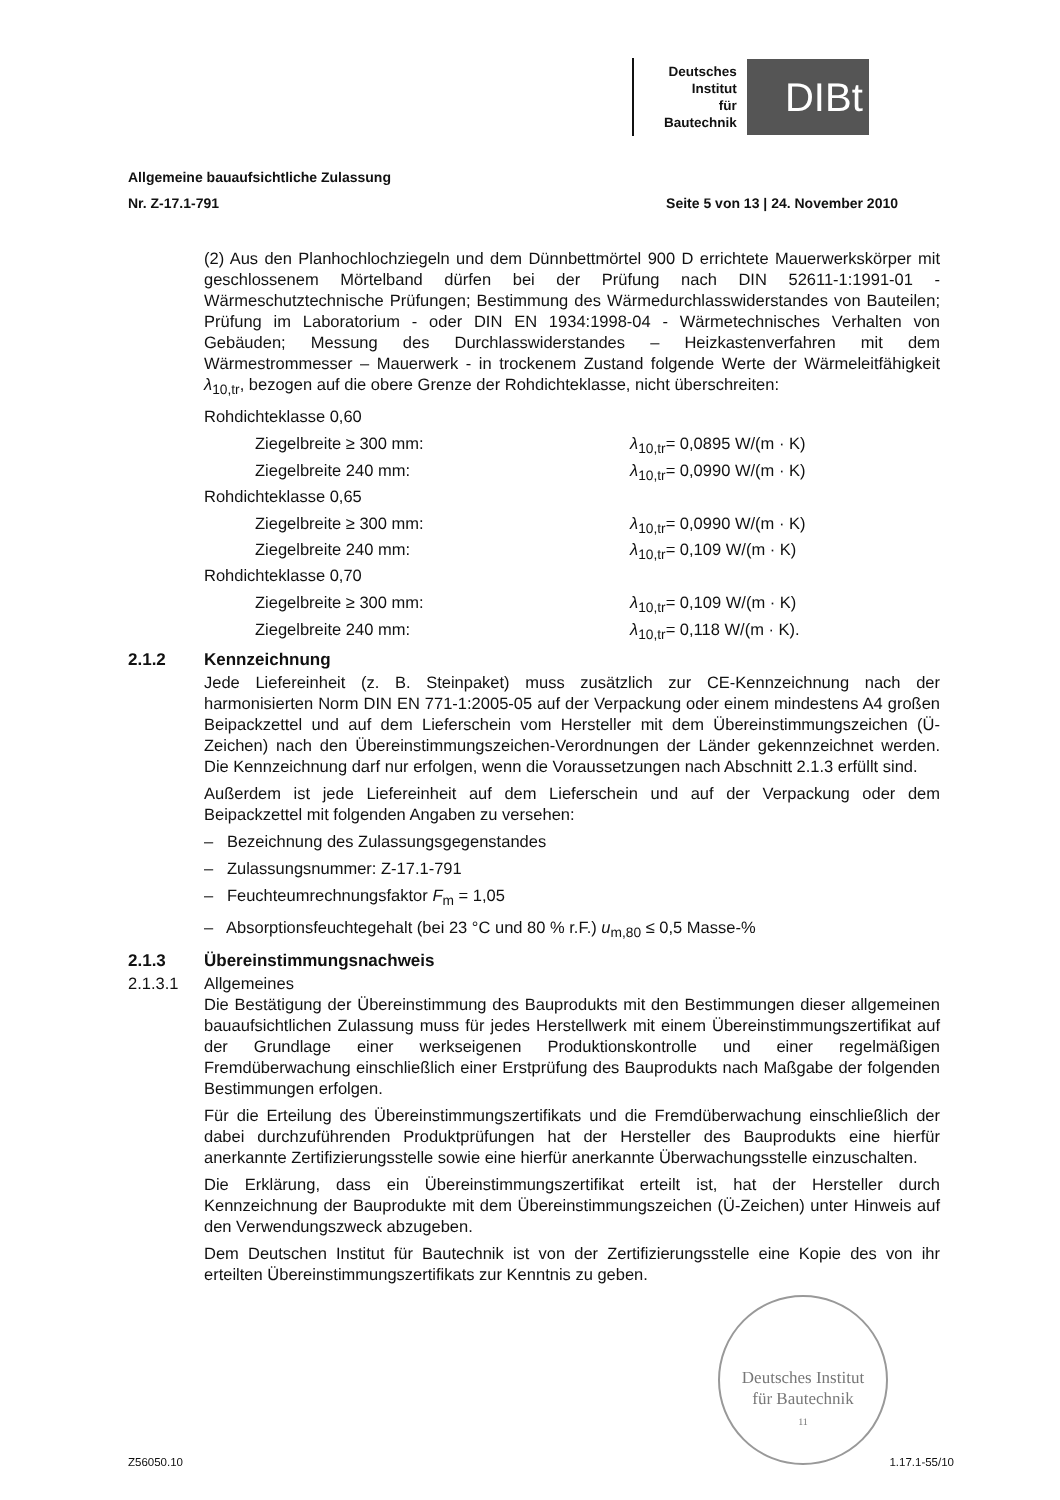Deutsches
Institut
für
Bautechnik
DIBt
Allgemeine bauaufsichtliche Zulassung
Nr. Z-17.1-791 Seite 5 von 13 | 24. November 2010
(2) Aus den Planhochlochziegeln und dem Dünnbettmörtel 900 D errichtete Mauerwerkskörper mit geschlossenem Mörtelband dürfen bei der Prüfung nach DIN 52611-1:1991-01 - Wärmeschutztechnische Prüfungen; Bestimmung des Wärmedurchlasswiderstandes von Bauteilen; Prüfung im Laboratorium - oder DIN EN 1934:1998-04 - Wärmetechnisches Verhalten von Gebäuden; Messung des Durchlasswiderstandes – Heizkastenverfahren mit dem Wärmestrommesser – Mauerwerk - in trockenem Zustand folgende Werte der Wärmeleitfähigkeit λ<sub>10,tr</sub>, bezogen auf die obere Grenze der Rohdichteklasse, nicht überschreiten:
Rohdichteklasse 0,60
Ziegelbreite ≥ 300 mm: λ<sub>10,tr</sub>= 0,0895 W/(m · K)
Ziegelbreite 240 mm: λ<sub>10,tr</sub>= 0,0990 W/(m · K)
Rohdichteklasse 0,65
Ziegelbreite ≥ 300 mm: λ<sub>10,tr</sub>= 0,0990 W/(m · K)
Ziegelbreite 240 mm: λ<sub>10,tr</sub>= 0,109 W/(m · K)
Rohdichteklasse 0,70
Ziegelbreite ≥ 300 mm: λ<sub>10,tr</sub>= 0,109 W/(m · K)
Ziegelbreite 240 mm: λ<sub>10,tr</sub>= 0,118 W/(m · K).
2.1.2 Kennzeichnung
Jede Liefereinheit (z. B. Steinpaket) muss zusätzlich zur CE-Kennzeichnung nach der harmonisierten Norm DIN EN 771-1:2005-05 auf der Verpackung oder einem mindestens A4 großen Beipackzettel und auf dem Lieferschein vom Hersteller mit dem Übereinstimmungszeichen (Ü-Zeichen) nach den Übereinstimmungszeichen-Verordnungen der Länder gekennzeichnet werden. Die Kennzeichnung darf nur erfolgen, wenn die Voraussetzungen nach Abschnitt 2.1.3 erfüllt sind.
Außerdem ist jede Liefereinheit auf dem Lieferschein und auf der Verpackung oder dem Beipackzettel mit folgenden Angaben zu versehen:
– Bezeichnung des Zulassungsgegenstandes
– Zulassungsnummer: Z-17.1-791
– Feuchteumrechnungsfaktor F<sub>m</sub> = 1,05
– Absorptionsfeuchtegehalt (bei 23 °C und 80 % r.F.) u<sub>m,80</sub> ≤ 0,5 Masse-%
2.1.3 Übereinstimmungsnachweis
2.1.3.1 Allgemeines
Die Bestätigung der Übereinstimmung des Bauprodukts mit den Bestimmungen dieser allgemeinen bauaufsichtlichen Zulassung muss für jedes Herstellwerk mit einem Übereinstimmungszertifikat auf der Grundlage einer werkseigenen Produktionskontrolle und einer regelmäßigen Fremdüberwachung einschließlich einer Erstprüfung des Bauprodukts nach Maßgabe der folgenden Bestimmungen erfolgen.
Für die Erteilung des Übereinstimmungszertifikats und die Fremdüberwachung einschließlich der dabei durchzuführenden Produktprüfungen hat der Hersteller des Bauprodukts eine hierfür anerkannte Zertifizierungsstelle sowie eine hierfür anerkannte Überwachungsstelle einzuschalten.
Die Erklärung, dass ein Übereinstimmungszertifikat erteilt ist, hat der Hersteller durch Kennzeichnung der Bauprodukte mit dem Übereinstimmungszeichen (Ü-Zeichen) unter Hinweis auf den Verwendungszweck abzugeben.
Dem Deutschen Institut für Bautechnik ist von der Zertifizierungsstelle eine Kopie des von ihr erteilten Übereinstimmungszertifikats zur Kenntnis zu geben.
Deutsches Institut
für Bautechnik
11
Z56050.10 1.17.1-55/10